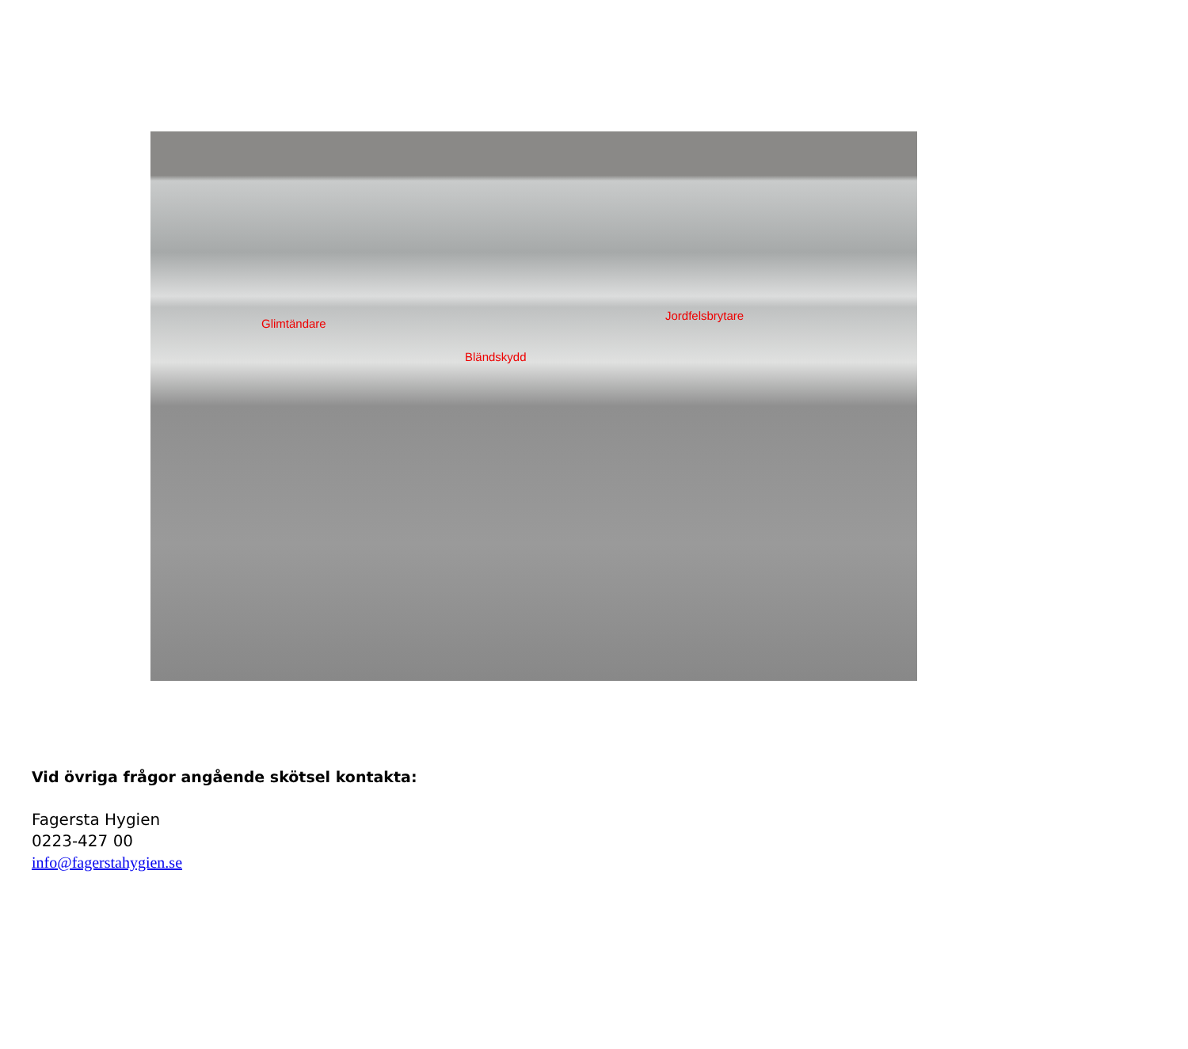Glimtändare
Jordfelsbrytare
Bländskydd
Vid övriga frågor angående skötsel kontakta:
Fagersta Hygien
0223-427 00
info@fagerstahygien.se